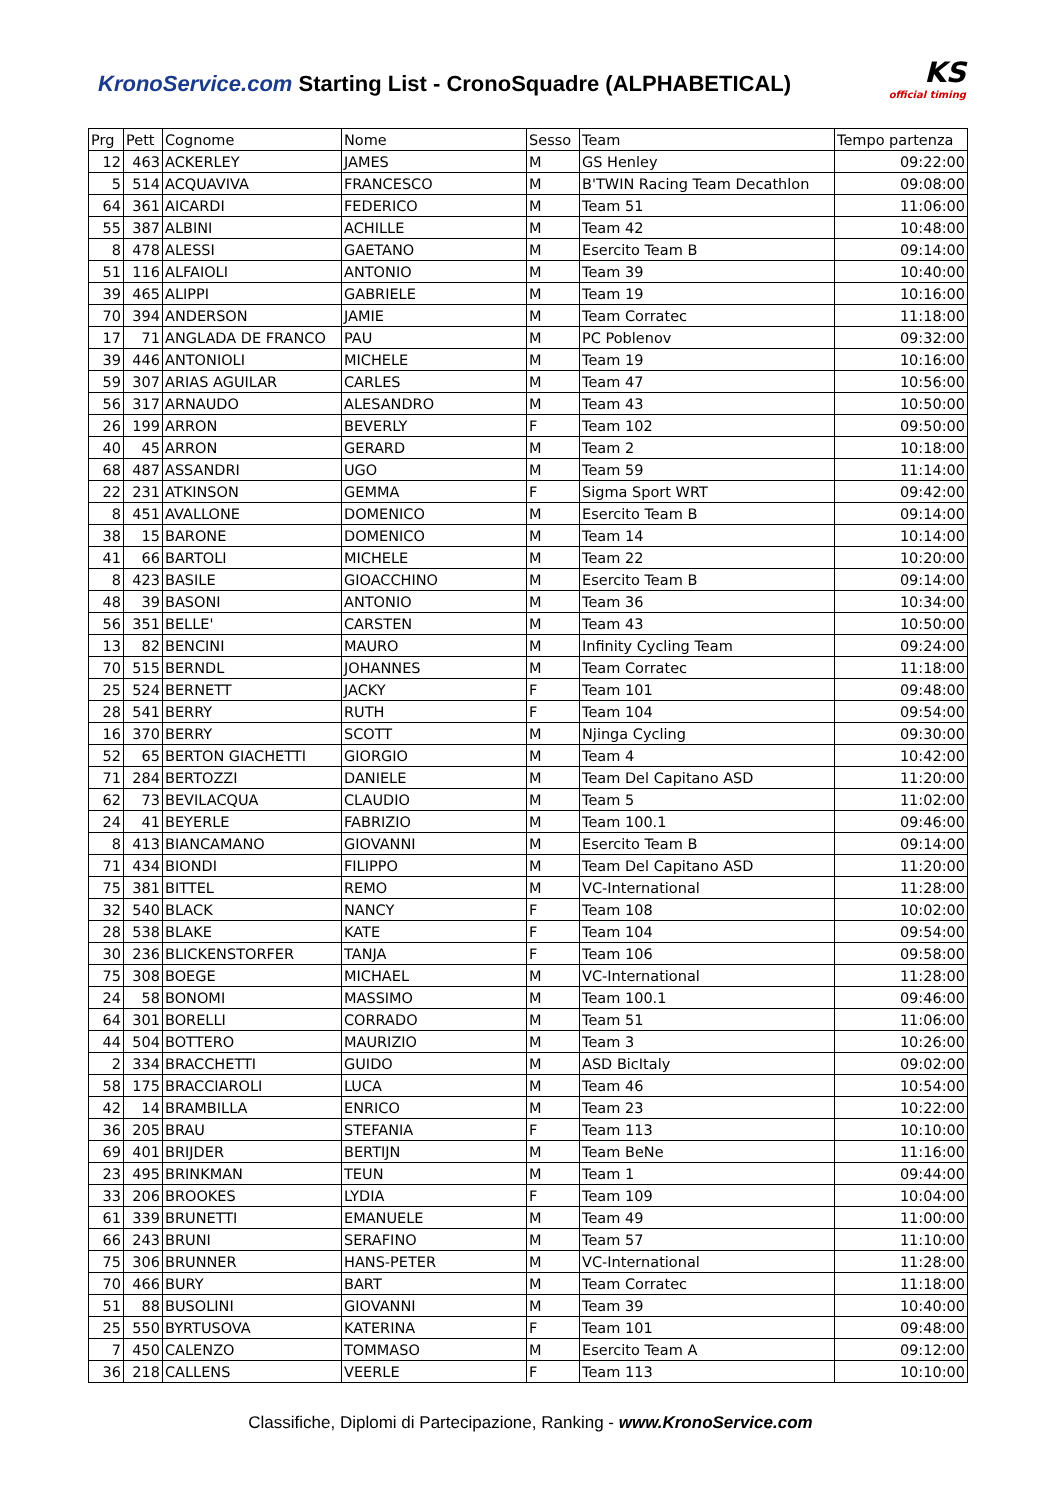KronoService.com Starting List - CronoSquadre (ALPHABETICAL)
KS
official timing
| Prg | Pett | Cognome | Nome | Sesso | Team | Tempo partenza |
| --- | --- | --- | --- | --- | --- | --- |
| 12 | 463 | ACKERLEY | JAMES | M | GS Henley | 09:22:00 |
| 5 | 514 | ACQUAVIVA | FRANCESCO | M | B'TWIN Racing Team Decathlon | 09:08:00 |
| 64 | 361 | AICARDI | FEDERICO | M | Team 51 | 11:06:00 |
| 55 | 387 | ALBINI | ACHILLE | M | Team 42 | 10:48:00 |
| 8 | 478 | ALESSI | GAETANO | M | Esercito Team B | 09:14:00 |
| 51 | 116 | ALFAIOLI | ANTONIO | M | Team 39 | 10:40:00 |
| 39 | 465 | ALIPPI | GABRIELE | M | Team 19 | 10:16:00 |
| 70 | 394 | ANDERSON | JAMIE | M | Team Corratec | 11:18:00 |
| 17 | 71 | ANGLADA DE FRANCO | PAU | M | PC Poblenov | 09:32:00 |
| 39 | 446 | ANTONIOLI | MICHELE | M | Team 19 | 10:16:00 |
| 59 | 307 | ARIAS AGUILAR | CARLES | M | Team 47 | 10:56:00 |
| 56 | 317 | ARNAUDO | ALESANDRO | M | Team 43 | 10:50:00 |
| 26 | 199 | ARRON | BEVERLY | F | Team 102 | 09:50:00 |
| 40 | 45 | ARRON | GERARD | M | Team 2 | 10:18:00 |
| 68 | 487 | ASSANDRI | UGO | M | Team 59 | 11:14:00 |
| 22 | 231 | ATKINSON | GEMMA | F | Sigma Sport WRT | 09:42:00 |
| 8 | 451 | AVALLONE | DOMENICO | M | Esercito Team B | 09:14:00 |
| 38 | 15 | BARONE | DOMENICO | M | Team 14 | 10:14:00 |
| 41 | 66 | BARTOLI | MICHELE | M | Team 22 | 10:20:00 |
| 8 | 423 | BASILE | GIOACCHINO | M | Esercito Team B | 09:14:00 |
| 48 | 39 | BASONI | ANTONIO | M | Team 36 | 10:34:00 |
| 56 | 351 | BELLE' | CARSTEN | M | Team 43 | 10:50:00 |
| 13 | 82 | BENCINI | MAURO | M | Infinity Cycling Team | 09:24:00 |
| 70 | 515 | BERNDL | JOHANNES | M | Team Corratec | 11:18:00 |
| 25 | 524 | BERNETT | JACKY | F | Team 101 | 09:48:00 |
| 28 | 541 | BERRY | RUTH | F | Team 104 | 09:54:00 |
| 16 | 370 | BERRY | SCOTT | M | Njinga Cycling | 09:30:00 |
| 52 | 65 | BERTON GIACHETTI | GIORGIO | M | Team 4 | 10:42:00 |
| 71 | 284 | BERTOZZI | DANIELE | M | Team Del Capitano ASD | 11:20:00 |
| 62 | 73 | BEVILACQUA | CLAUDIO | M | Team 5 | 11:02:00 |
| 24 | 41 | BEYERLE | FABRIZIO | M | Team 100.1 | 09:46:00 |
| 8 | 413 | BIANCAMANO | GIOVANNI | M | Esercito Team B | 09:14:00 |
| 71 | 434 | BIONDI | FILIPPO | M | Team Del Capitano ASD | 11:20:00 |
| 75 | 381 | BITTEL | REMO | M | VC-International | 11:28:00 |
| 32 | 540 | BLACK | NANCY | F | Team 108 | 10:02:00 |
| 28 | 538 | BLAKE | KATE | F | Team 104 | 09:54:00 |
| 30 | 236 | BLICKENSTORFER | TANJA | F | Team 106 | 09:58:00 |
| 75 | 308 | BOEGE | MICHAEL | M | VC-International | 11:28:00 |
| 24 | 58 | BONOMI | MASSIMO | M | Team 100.1 | 09:46:00 |
| 64 | 301 | BORELLI | CORRADO | M | Team 51 | 11:06:00 |
| 44 | 504 | BOTTERO | MAURIZIO | M | Team 3 | 10:26:00 |
| 2 | 334 | BRACCHETTI | GUIDO | M | ASD BicItaly | 09:02:00 |
| 58 | 175 | BRACCIAROLI | LUCA | M | Team 46 | 10:54:00 |
| 42 | 14 | BRAMBILLA | ENRICO | M | Team 23 | 10:22:00 |
| 36 | 205 | BRAU | STEFANIA | F | Team 113 | 10:10:00 |
| 69 | 401 | BRIJDER | BERTIJN | M | Team BeNe | 11:16:00 |
| 23 | 495 | BRINKMAN | TEUN | M | Team 1 | 09:44:00 |
| 33 | 206 | BROOKES | LYDIA | F | Team 109 | 10:04:00 |
| 61 | 339 | BRUNETTI | EMANUELE | M | Team 49 | 11:00:00 |
| 66 | 243 | BRUNI | SERAFINO | M | Team 57 | 11:10:00 |
| 75 | 306 | BRUNNER | HANS-PETER | M | VC-International | 11:28:00 |
| 70 | 466 | BURY | BART | M | Team Corratec | 11:18:00 |
| 51 | 88 | BUSOLINI | GIOVANNI | M | Team 39 | 10:40:00 |
| 25 | 550 | BYRTUSOVA | KATERINA | F | Team 101 | 09:48:00 |
| 7 | 450 | CALENZO | TOMMASO | M | Esercito Team A | 09:12:00 |
| 36 | 218 | CALLENS | VEERLE | F | Team 113 | 10:10:00 |
Classifiche, Diplomi di Partecipazione, Ranking - www.KronoService.com